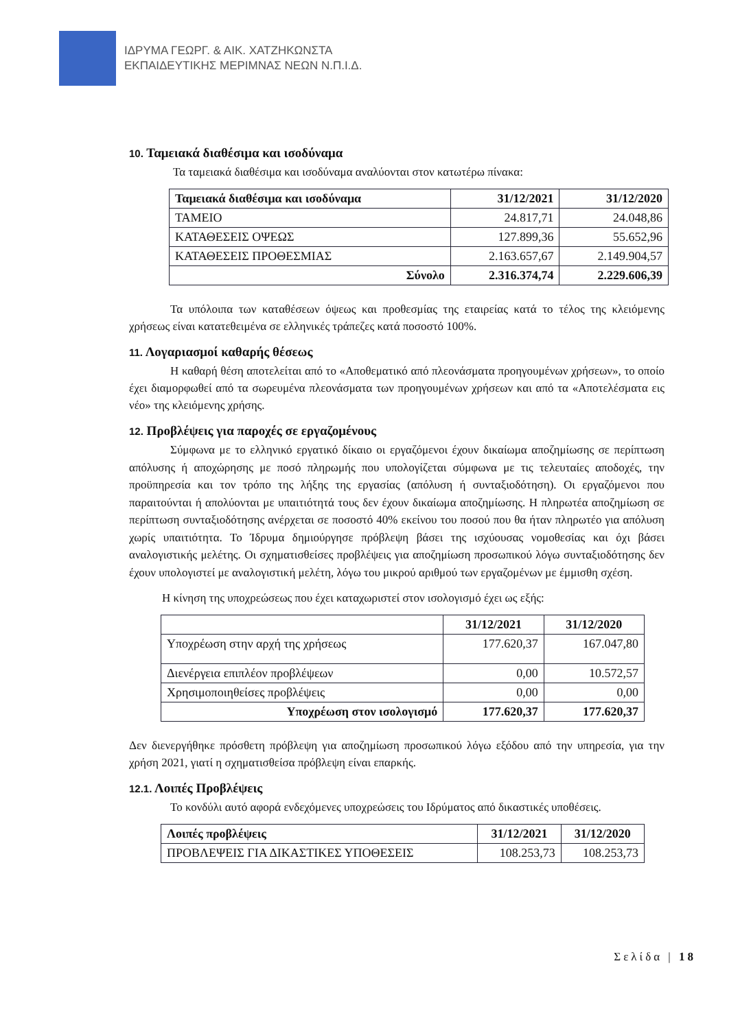ΙΔΡΥΜΑ ΓΕΩΡΓ. & ΑΙΚ. ΧΑΤΖΗΚΩΝΣΤΑ
ΕΚΠΑΙΔΕΥΤΙΚΗΣ ΜΕΡΙΜΝΑΣ ΝΕΩΝ Ν.Π.Ι.Δ.
10. Ταμειακά διαθέσιμα και ισοδύναμα
Τα ταμειακά διαθέσιμα και ισοδύναμα αναλύονται στον κατωτέρω πίνακα:
| Ταμειακά διαθέσιμα και ισοδύναμα | 31/12/2021 | 31/12/2020 |
| --- | --- | --- |
| ΤΑΜΕΙΟ | 24.817,71 | 24.048,86 |
| ΚΑΤΑΘΕΣΕΙΣ ΟΨΕΩΣ | 127.899,36 | 55.652,96 |
| ΚΑΤΑΘΕΣΕΙΣ ΠΡΟΘΕΣΜΙΑΣ | 2.163.657,67 | 2.149.904,57 |
| Σύνολο | 2.316.374,74 | 2.229.606,39 |
Τα υπόλοιπα των καταθέσεων όψεως και προθεσμίας της εταιρείας κατά το τέλος της κλειόμενης χρήσεως είναι κατατεθειμένα σε ελληνικές τράπεζες κατά ποσοστό 100%.
11. Λογαριασμοί καθαρής θέσεως
Η καθαρή θέση αποτελείται από το «Αποθεματικό από πλεονάσματα προηγουμένων χρήσεων», το οποίο έχει διαμορφωθεί από τα σωρευμένα πλεονάσματα των προηγουμένων χρήσεων και από τα «Αποτελέσματα εις νέο» της κλειόμενης χρήσης.
12. Προβλέψεις για παροχές σε εργαζομένους
Σύμφωνα με το ελληνικό εργατικό δίκαιο οι εργαζόμενοι έχουν δικαίωμα αποζημίωσης σε περίπτωση απόλυσης ή αποχώρησης με ποσό πληρωμής που υπολογίζεται σύμφωνα με τις τελευταίες αποδοχές, την προϋπηρεσία και τον τρόπο της λήξης της εργασίας (απόλυση ή συνταξιοδότηση). Οι εργαζόμενοι που παραιτούνται ή απολύονται με υπαιτιότητά τους δεν έχουν δικαίωμα αποζημίωσης. Η πληρωτέα αποζημίωση σε περίπτωση συνταξιοδότησης ανέρχεται σε ποσοστό 40% εκείνου του ποσού που θα ήταν πληρωτέο για απόλυση χωρίς υπαιτιότητα. Το Ίδρυμα δημιούργησε πρόβλεψη βάσει της ισχύουσας νομοθεσίας και όχι βάσει αναλογιστικής μελέτης. Οι σχηματισθείσες προβλέψεις για αποζημίωση προσωπικού λόγω συνταξιοδότησης δεν έχουν υπολογιστεί με αναλογιστική μελέτη, λόγω του μικρού αριθμού των εργαζομένων με έμμισθη σχέση.
Η κίνηση της υποχρεώσεως που έχει καταχωριστεί στον ισολογισμό έχει ως εξής:
| | 31/12/2021 | 31/12/2020 |
| --- | --- | --- |
| Υποχρέωση στην αρχή της χρήσεως | 177.620,37 | 167.047,80 |
| Διενέργεια επιπλέον προβλέψεων | 0,00 | 10.572,57 |
| Χρησιμοποιηθείσες προβλέψεις | 0,00 | 0,00 |
| Υποχρέωση στον ισολογισμό | 177.620,37 | 177.620,37 |
Δεν διενεργήθηκε πρόσθετη πρόβλεψη για αποζημίωση προσωπικού λόγω εξόδου από την υπηρεσία, για την χρήση 2021, γιατί η σχηματισθείσα πρόβλεψη είναι επαρκής.
12.1. Λοιπές Προβλέψεις
Το κονδύλι αυτό αφορά ενδεχόμενες υποχρεώσεις του Ιδρύματος από δικαστικές υποθέσεις.
| Λοιπές προβλέψεις | 31/12/2021 | 31/12/2020 |
| --- | --- | --- |
| ΠΡΟΒΛΕΨΕΙΣ ΓΙΑ ΔΙΚΑΣΤΙΚΕΣ ΥΠΟΘΕΣΕΙΣ | 108.253,73 | 108.253,73 |
Σελίδα | 18